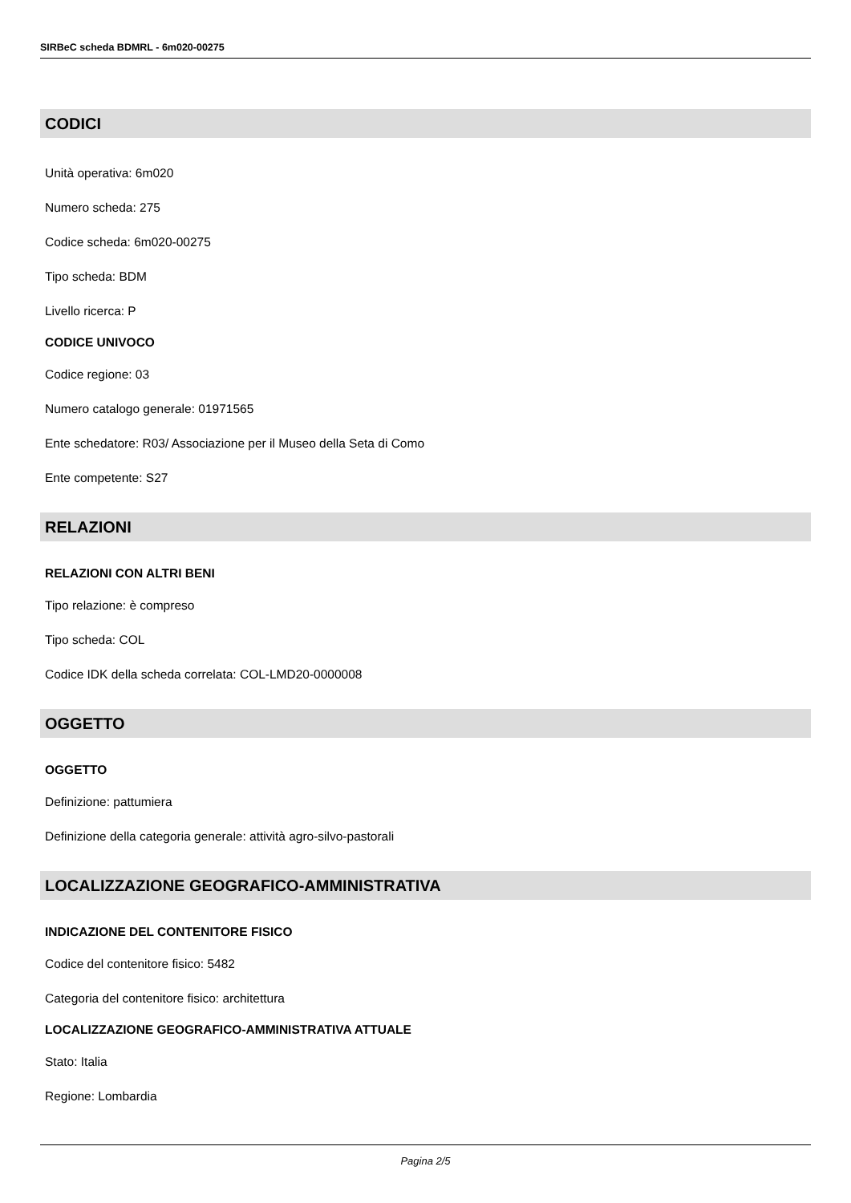SIRBeC scheda BDMRL - 6m020-00275
CODICI
Unità operativa: 6m020
Numero scheda: 275
Codice scheda: 6m020-00275
Tipo scheda: BDM
Livello ricerca: P
CODICE UNIVOCO
Codice regione: 03
Numero catalogo generale: 01971565
Ente schedatore: R03/ Associazione per il Museo della Seta di Como
Ente competente: S27
RELAZIONI
RELAZIONI CON ALTRI BENI
Tipo relazione: è compreso
Tipo scheda: COL
Codice IDK della scheda correlata: COL-LMD20-0000008
OGGETTO
OGGETTO
Definizione: pattumiera
Definizione della categoria generale: attività agro-silvo-pastorali
LOCALIZZAZIONE GEOGRAFICO-AMMINISTRATIVA
INDICAZIONE DEL CONTENITORE FISICO
Codice del contenitore fisico: 5482
Categoria del contenitore fisico: architettura
LOCALIZZAZIONE GEOGRAFICO-AMMINISTRATIVA ATTUALE
Stato: Italia
Regione: Lombardia
Pagina 2/5